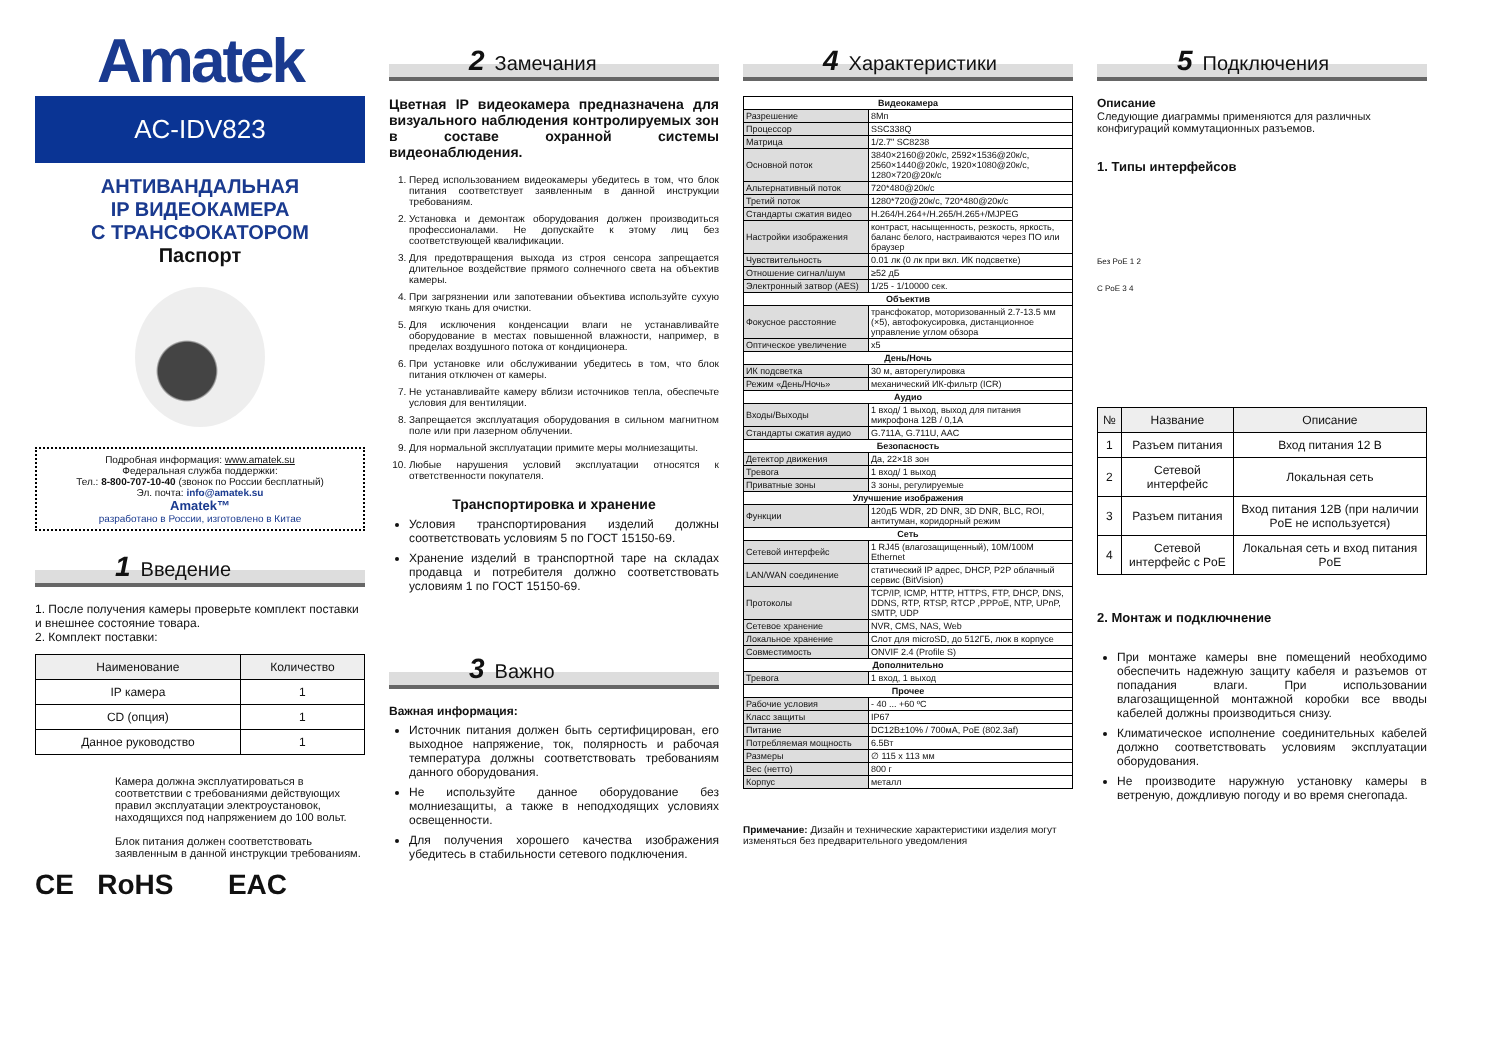Amatek
AC-IDV823
АНТИВАНДАЛЬНАЯ
IP ВИДЕОКАМЕРА
С ТРАНСФОКАТОРОМ
Паспорт
Подробная информация: www.amatek.su
Федеральная служба поддержки:
Тел.: 8-800-707-10-40 (звонок по России бесплатный)
Эл. почта: info@amatek.su
Amatek™
разработано в России, изготовлено в Китае
1 Введение
1. После получения камеры проверьте комплект поставки и внешнее состояние товара.
2. Комплект поставки:
| Наименование | Количество |
| --- | --- |
| IP камера | 1 |
| CD (опция) | 1 |
| Данное руководство | 1 |
Камера должна эксплуатироваться в соответствии с требованиями действующих правил эксплуатации электроустановок, находящихся под напряжением до 100 вольт.
Блок питания должен соответствовать заявленным в данной инструкции требованиям.
CE RoHS EAC
2 Замечания
Цветная IP видеокамера предназначена для визуального наблюдения контролируемых зон в составе охранной системы видеонаблюдения.
1. Перед использованием видеокамеры убедитесь в том, что блок питания соответствует заявленным в данной инструкции требованиям.
2. Установка и демонтаж оборудования должен производиться профессионалами. Не допускайте к этому лиц без соответствующей квалификации.
3. Для предотвращения выхода из строя сенсора запрещается длительное воздействие прямого солнечного света на объектив камеры.
4. При загрязнении или запотевании объектива используйте сухую мягкую ткань для очистки.
5. Для исключения конденсации влаги не устанавливайте оборудование в местах повышенной влажности, например, в пределах воздушного потока от кондиционера.
6. При установке или обслуживании убедитесь в том, что блок питания отключен от камеры.
7. Не устанавливайте камеру вблизи источников тепла, обеспечьте условия для вентиляции.
8. Запрещается эксплуатация оборудования в сильном магнитном поле или при лазерном облучении.
9. Для нормальной эксплуатации примите меры молниезащиты.
10. Любые нарушения условий эксплуатации относятся к ответственности покупателя.
Транспортировка и хранение
Условия транспортирования изделий должны соответствовать условиям 5 по ГОСТ 15150-69.
Хранение изделий в транспортной таре на складах продавца и потребителя должно соответствовать условиям 1 по ГОСТ 15150-69.
3 Важно
Важная информация:
Источник питания должен быть сертифицирован, его выходное напряжение, ток, полярность и рабочая температура должны соответствовать требованиям данного оборудования.
Не используйте данное оборудование без молниезащиты, а также в неподходящих условиях освещенности.
Для получения хорошего качества изображения убедитесь в стабильности сетевого подключения.
4 Характеристики
| Видеокамера | |
| --- | --- |
| Разрешение | 8Мп |
| Процессор | SSC338Q |
| Матрица | 1/2.7" SC8238 |
| Основной поток | 3840×2160@20к/с, 2592×1536@20к/с, 2560×1440@20к/с, 1920×1080@20к/с, 1280×720@20к/с |
| Альтернативный поток | 720*480@20к/с |
| Третий поток | 1280*720@20к/с, 720*480@20к/с |
| Стандарты сжатия видео | H.264/H.264+/H.265/H.265+/MJPEG |
| Настройки изображения | контраст, насыщенность, резкость, яркость, баланс белого, настраиваются через ПО или браузер |
| Чувствительность | 0.01 лк (0 лк при вкл. ИК подсветке) |
| Отношение сигнал/шум | ≥52 дБ |
| Электронный затвор (AES) | 1/25 - 1/10000 сек. |
| Объектив | |
| Фокусное расстояние | трансфокатор, моторизованный 2.7-13.5 мм (×5), автофокусировка, дистанционное управление углом обзора |
| Оптическое увеличение | x5 |
| День/Ночь | |
| ИК подсветка | 30 м, авторегулировка |
| Режим «День/Ночь» | механический ИК-фильтр (ICR) |
| Аудио | |
| Входы/Выходы | 1 вход/ 1 выход, выход для питания микрофона 12В / 0,1А |
| Стандарты сжатия аудио | G.711A, G.711U, AAC |
| Безопасность | |
| Детектор движения | Да, 22×18 зон |
| Тревога | 1 вход/ 1 выход |
| Приватные зоны | 3 зоны, регулируемые |
| Улучшение изображения | |
| Функции | 120дБ WDR, 2D DNR, 3D DNR, BLC, ROI, антитуман, коридорный режим |
| Сеть | |
| Сетевой интерфейс | 1 RJ45 (влагозащищенный), 10M/100M Ethernet |
| LAN/WAN соединение | статический IP адрес, DHCP, P2P облачный сервис (BitVision) |
| Протоколы | TCP/IP, ICMP, HTTP, HTTPS, FTP, DHCP, DNS, DDNS, RTP, RTSP, RTCP ,PPPoE, NTP, UPnP, SMTP, UDP |
| Сетевое хранение | NVR, CMS, NAS, Web |
| Локальное хранение | Слот для microSD, до 512ГБ, люк в корпусе |
| Совместимость | ONVIF 2.4 (Profile S) |
| Дополнительно | |
| Тревога | 1 вход, 1 выход |
| Прочее | |
| Рабочие условия | - 40 ... +60 ºC |
| Класс защиты | IP67 |
| Питание | DC12B±10% / 700мА, PoE (802.3af) |
| Потребляемая мощность | 6.5Вт |
| Размеры | ∅ 115 x 113 мм |
| Вес (нетто) | 800 г |
| Корпус | металл |
Примечание: Дизайн и технические характеристики изделия могут изменяться без предварительного уведомления
5 Подключения
Описание
Следующие диаграммы применяются для различных конфигураций коммутационных разъемов.
1. Типы интерфейсов
Без PoE 1 2
С PoE 3 4
| № | Название | Описание |
| --- | --- | --- |
| 1 | Разъем питания | Вход питания 12 В |
| 2 | Сетевой интерфейс | Локальная сеть |
| 3 | Разъем питания | Вход питания 12В (при наличии PoE не используется) |
| 4 | Сетевой интерфейс с PoE | Локальная сеть и вход питания PoE |
2. Монтаж и подключнение
При монтаже камеры вне помещений необходимо обеспечить надежную защиту кабеля и разъемов от попадания влаги. При использовании влагозащищенной монтажной коробки все вводы кабелей должны производиться снизу.
Климатическое исполнение соединительных кабелей должно соответствовать условиям эксплуатации оборудования.
Не производите наружную установку камеры в ветреную, дождливую погоду и во время снегопада.